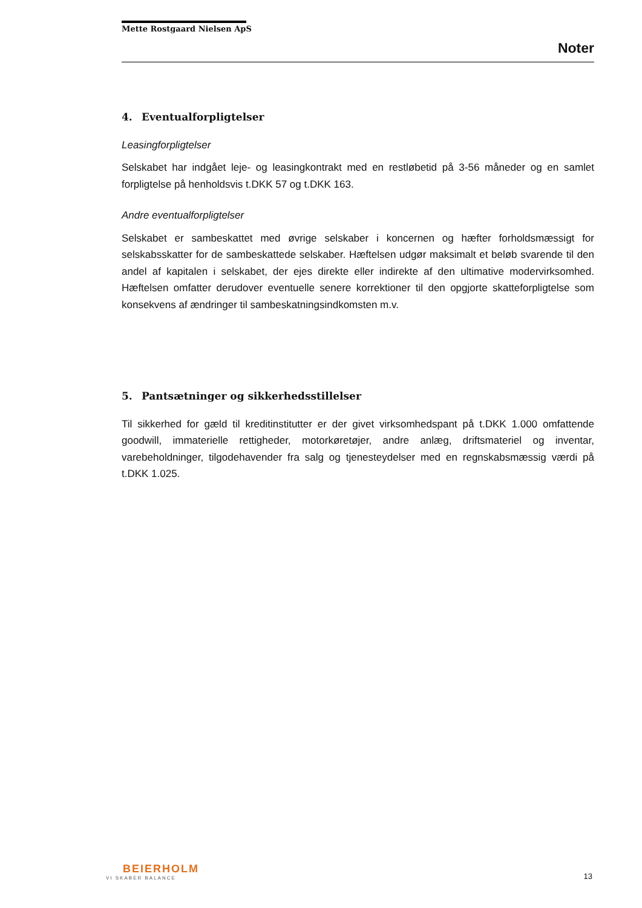Mette Rostgaard Nielsen ApS
Noter
4. Eventualforpligtelser
Leasingforpligtelser
Selskabet har indgået leje- og leasingkontrakt med en restløbetid på 3-56 måneder og en samlet forpligtelse på henholdsvis t.DKK 57 og t.DKK 163.
Andre eventualforpligtelser
Selskabet er sambeskattet med øvrige selskaber i koncernen og hæfter forholdsmæssigt for selskabsskatter for de sambeskattede selskaber. Hæftelsen udgør maksimalt et beløb svarende til den andel af kapitalen i selskabet, der ejes direkte eller indirekte af den ultimative modervirksomhed. Hæftelsen omfatter derudover eventuelle senere korrektioner til den opgjorte skatteforpligtelse som konsekvens af ændringer til sambeskatningsindkomsten m.v.
5. Pantsætninger og sikkerhedsstillelser
Til sikkerhed for gæld til kreditinstitutter er der givet virksomhedspant på t.DKK 1.000 omfattende goodwill, immaterielle rettigheder, motorkøretøjer, andre anlæg, driftsmateriel og inventar, varebeholdninger, tilgodehavender fra salg og tjenesteydelser med en regnskabsmæssig værdi på t.DKK 1.025.
BEIERHOLM
VI SKABER BALANCE
13